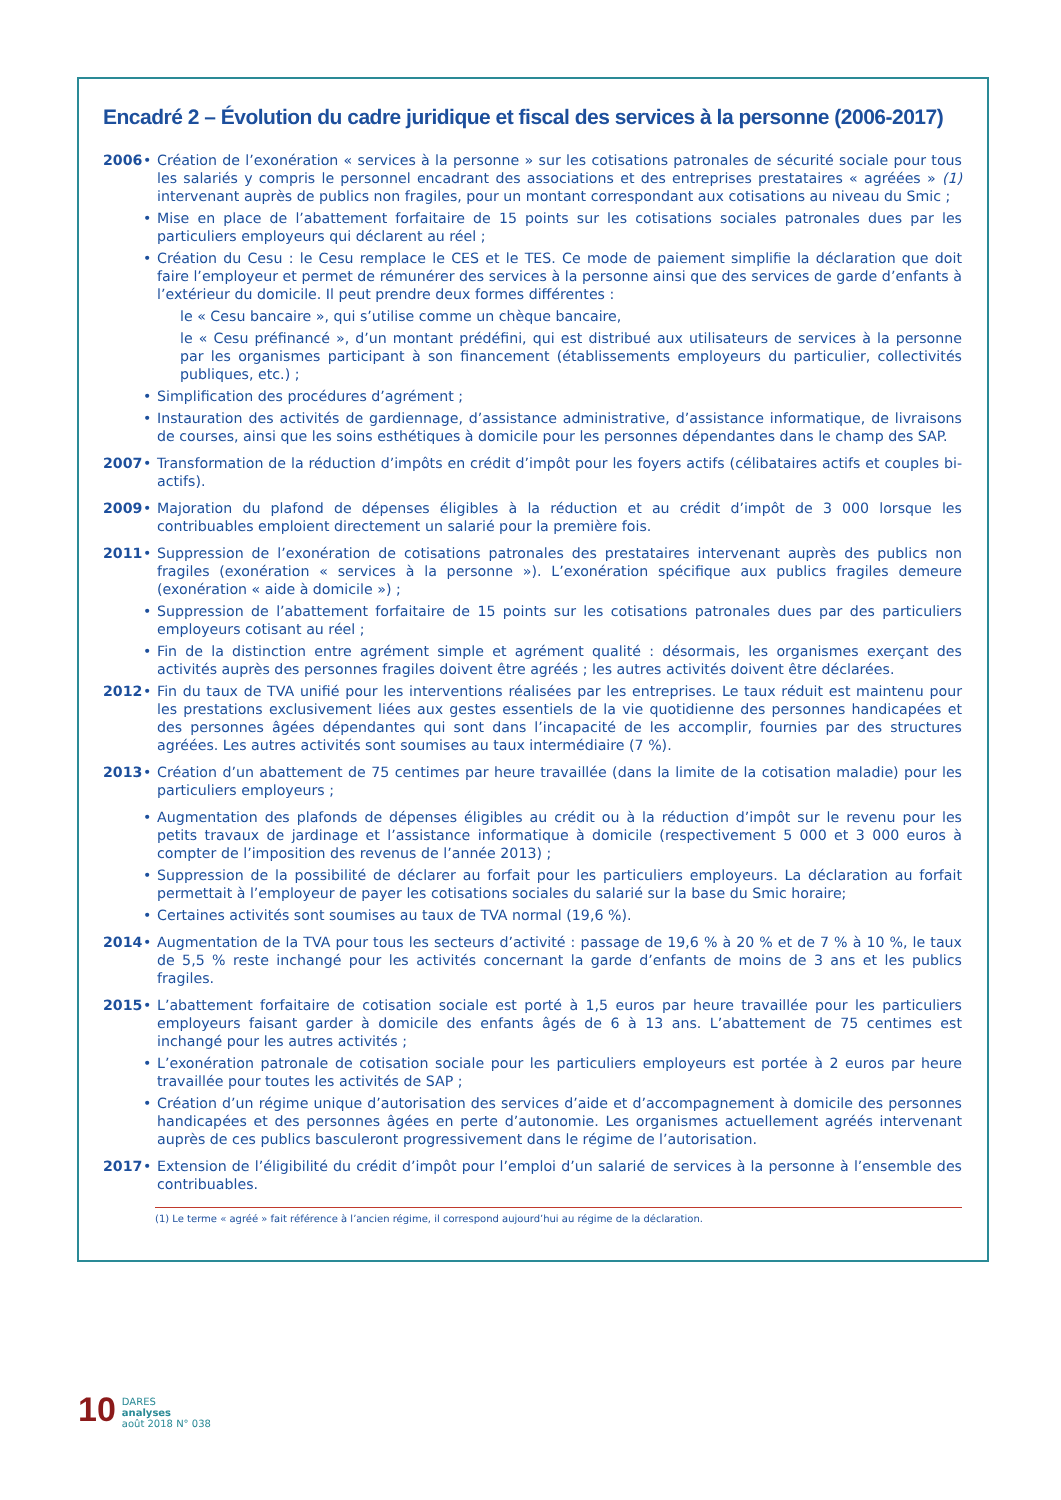Encadré 2 – Évolution du cadre juridique et fiscal des services à la personne (2006-2017)
2006 • Création de l’exonération « services à la personne » sur les cotisations patronales de sécurité sociale pour tous les salariés y compris le personnel encadrant des associations et des entreprises prestataires « agréées » (1) intervenant auprès de publics non fragiles, pour un montant correspondant aux cotisations au niveau du Smic ;
• Mise en place de l’abattement forfaitaire de 15 points sur les cotisations sociales patronales dues par les particuliers employeurs qui déclarent au réel ;
• Création du Cesu : le Cesu remplace le CES et le TES. Ce mode de paiement simplifie la déclaration que doit faire l’employeur et permet de rémunérer des services à la personne ainsi que des services de garde d’enfants à l’extérieur du domicile. Il peut prendre deux formes différentes :
le « Cesu bancaire », qui s’utilise comme un chèque bancaire,
le « Cesu préfinancé », d’un montant prédéfini, qui est distribué aux utilisateurs de services à la personne par les organismes participant à son financement (établissements employeurs du particulier, collectivités publiques, etc.) ;
• Simplification des procédures d’agrément ;
• Instauration des activités de gardiennage, d’assistance administrative, d’assistance informatique, de livraisons de courses, ainsi que les soins esthétiques à domicile pour les personnes dépendantes dans le champ des SAP.
2007 • Transformation de la réduction d’impôts en crédit d’impôt pour les foyers actifs (célibataires actifs et couples bi-actifs).
2009 • Majoration du plafond de dépenses éligibles à la réduction et au crédit d’impôt de 3 000 lorsque les contribuables emploient directement un salarié pour la première fois.
2011 • Suppression de l’exonération de cotisations patronales des prestataires intervenant auprès des publics non fragiles (exonération « services à la personne »). L’exonération spécifique aux publics fragiles demeure (exonération « aide à domicile ») ;
• Suppression de l’abattement forfaitaire de 15 points sur les cotisations patronales dues par des particuliers employeurs cotisant au réel ;
• Fin de la distinction entre agrément simple et agrément qualité : désormais, les organismes exerçant des activités auprès des personnes fragiles doivent être agréés ; les autres activités doivent être déclarées.
2012 • Fin du taux de TVA unifié pour les interventions réalisées par les entreprises. Le taux réduit est maintenu pour les prestations exclusivement liées aux gestes essentiels de la vie quotidienne des personnes handicapées et des personnes âgées dépendantes qui sont dans l’incapacité de les accomplir, fournies par des structures agréées. Les autres activités sont soumises au taux intermédiaire (7 %).
2013 • Création d’un abattement de 75 centimes par heure travaillée (dans la limite de la cotisation maladie) pour les particuliers employeurs ;
• Augmentation des plafonds de dépenses éligibles au crédit ou à la réduction d’impôt sur le revenu pour les petits travaux de jardinage et l’assistance informatique à domicile (respectivement 5 000 et 3 000 euros à compter de l’imposition des revenus de l’année 2013) ;
• Suppression de la possibilité de déclarer au forfait pour les particuliers employeurs. La déclaration au forfait permettait à l’employeur de payer les cotisations sociales du salarié sur la base du Smic horaire;
• Certaines activités sont soumises au taux de TVA normal (19,6 %).
2014 • Augmentation de la TVA pour tous les secteurs d’activité : passage de 19,6 % à 20 % et de 7 % à 10 %, le taux de 5,5 % reste inchangé pour les activités concernant la garde d’enfants de moins de 3 ans et les publics fragiles.
2015 • L’abattement forfaitaire de cotisation sociale est porté à 1,5 euros par heure travaillée pour les particuliers employeurs faisant garder à domicile des enfants âgés de 6 à 13 ans. L’abattement de 75 centimes est inchangé pour les autres activités ;
• L’exonération patronale de cotisation sociale pour les particuliers employeurs est portée à 2 euros par heure travaillée pour toutes les activités de SAP ;
• Création d’un régime unique d’autorisation des services d’aide et d’accompagnement à domicile des personnes handicapées et des personnes âgées en perte d’autonomie. Les organismes actuellement agréés intervenant auprès de ces publics basculeront progressivement dans le régime de l’autorisation.
2017 • Extension de l’éligibilité du crédit d’impôt pour l’emploi d’un salarié de services à la personne à l’ensemble des contribuables.
(1) Le terme « agréé » fait référence à l’ancien régime, il correspond aujourd’hui au régime de la déclaration.
10
DARES
analyses
août 2018 N° 038